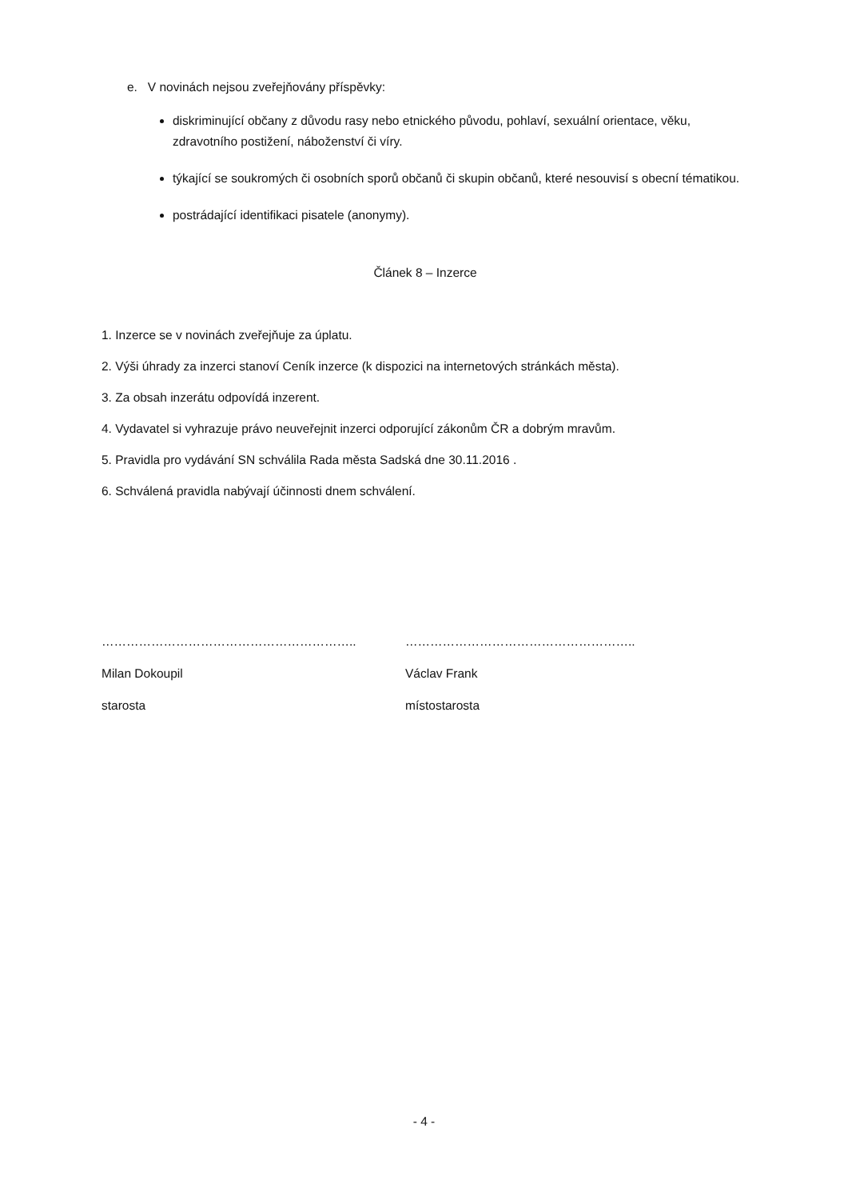e. V novinách nejsou zveřejňovány příspěvky:
diskriminující občany z důvodu rasy nebo etnického původu, pohlaví, sexuální orientace, věku, zdravotního postižení, náboženství či víry.
týkající se soukromých či osobních sporů občanů či skupin občanů, které nesouvisí s obecní tématikou.
postrádající identifikaci pisatele (anonymy).
Článek 8 – Inzerce
1. Inzerce se v novinách zveřejňuje za úplatu.
2. Výši úhrady za inzerci stanoví Ceník inzerce (k dispozici na internetových stránkách města).
3. Za obsah inzerátu odpovídá inzerent.
4. Vydavatel si vyhrazuje právo neuveřejnit inzerci odporující zákonům ČR a dobrým mravům.
5. Pravidla pro vydávání SN schválila Rada města Sadská dne 30.11.2016 .
6. Schválená pravidla nabývají účinnosti dnem schválení.
……………………………………………………..
Milan Dokoupil
starosta
………………………………………………..
Václav Frank
místostarosta
- 4 -